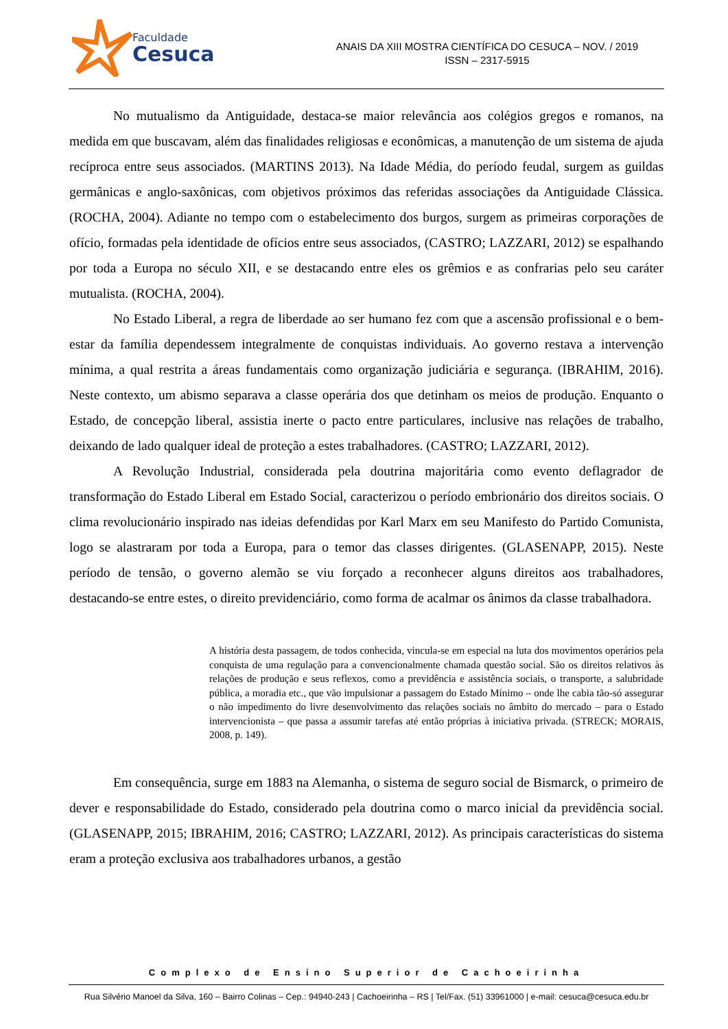Faculdade
Cesuca
ANAIS DA XIII MOSTRA CIENTÍFICA DO CESUCA – NOV. / 2019
ISSN – 2317-5915
No mutualismo da Antiguidade, destaca-se maior relevância aos colégios gregos e romanos, na medida em que buscavam, além das finalidades religiosas e econômicas, a manutenção de um sistema de ajuda recíproca entre seus associados. (MARTINS 2013). Na Idade Média, do período feudal, surgem as guildas germânicas e anglo-saxônicas, com objetivos próximos das referidas associações da Antiguidade Clássica. (ROCHA, 2004). Adiante no tempo com o estabelecimento dos burgos, surgem as primeiras corporações de ofício, formadas pela identidade de ofícios entre seus associados, (CASTRO; LAZZARI, 2012) se espalhando por toda a Europa no século XII, e se destacando entre eles os grêmios e as confrarias pelo seu caráter mutualista. (ROCHA, 2004).
No Estado Liberal, a regra de liberdade ao ser humano fez com que a ascensão profissional e o bem-estar da família dependessem integralmente de conquistas individuais. Ao governo restava a intervenção mínima, a qual restrita a áreas fundamentais como organização judiciária e segurança. (IBRAHIM, 2016). Neste contexto, um abismo separava a classe operária dos que detinham os meios de produção. Enquanto o Estado, de concepção liberal, assistia inerte o pacto entre particulares, inclusive nas relações de trabalho, deixando de lado qualquer ideal de proteção a estes trabalhadores. (CASTRO; LAZZARI, 2012).
A Revolução Industrial, considerada pela doutrina majoritária como evento deflagrador de transformação do Estado Liberal em Estado Social, caracterizou o período embrionário dos direitos sociais. O clima revolucionário inspirado nas ideias defendidas por Karl Marx em seu Manifesto do Partido Comunista, logo se alastraram por toda a Europa, para o temor das classes dirigentes. (GLASENAPP, 2015). Neste período de tensão, o governo alemão se viu forçado a reconhecer alguns direitos aos trabalhadores, destacando-se entre estes, o direito previdenciário, como forma de acalmar os ânimos da classe trabalhadora.
A história desta passagem, de todos conhecida, vincula-se em especial na luta dos movimentos operários pela conquista de uma regulação para a convencionalmente chamada questão social. São os direitos relativos às relações de produção e seus reflexos, como a previdência e assistência sociais, o transporte, a salubridade pública, a moradia etc., que vão impulsionar a passagem do Estado Mínimo – onde lhe cabia tão-só assegurar o não impedimento do livre desenvolvimento das relações sociais no âmbito do mercado – para o Estado intervencionista – que passa a assumir tarefas até então próprias à iniciativa privada. (STRECK; MORAIS, 2008, p. 149).
Em consequência, surge em 1883 na Alemanha, o sistema de seguro social de Bismarck, o primeiro de dever e responsabilidade do Estado, considerado pela doutrina como o marco inicial da previdência social. (GLASENAPP, 2015; IBRAHIM, 2016; CASTRO; LAZZARI, 2012). As principais características do sistema eram a proteção exclusiva aos trabalhadores urbanos, a gestão
Complexo de Ensino Superior de Cachoeirinha
Rua Silvério Manoel da Silva, 160 – Bairro Colinas – Cep.: 94940-243 | Cachoeirinha – RS | Tel/Fax. (51) 33961000 | e-mail: cesuca@cesuca.edu.br